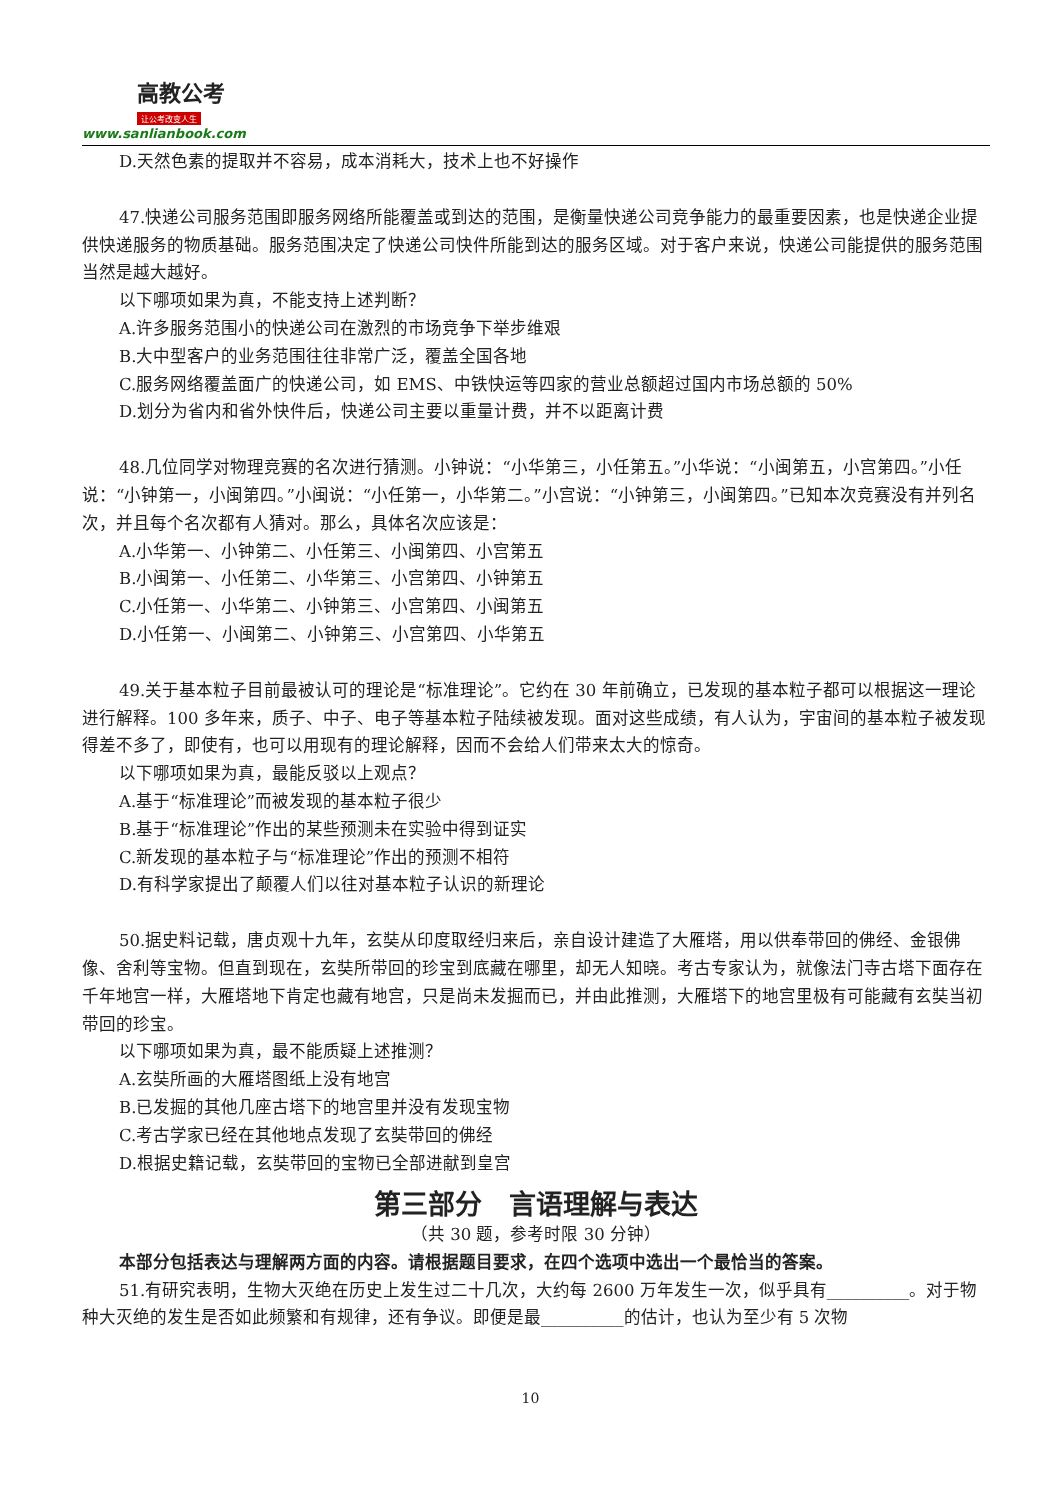高教公考
让公考改变人生
www.sanlianbook.com
D.天然色素的提取并不容易，成本消耗大，技术上也不好操作
47.快递公司服务范围即服务网络所能覆盖或到达的范围，是衡量快递公司竞争能力的最重要因素，也是快递企业提供快递服务的物质基础。服务范围决定了快递公司快件所能到达的服务区域。对于客户来说，快递公司能提供的服务范围当然是越大越好。
以下哪项如果为真，不能支持上述判断？
A.许多服务范围小的快递公司在激烈的市场竞争下举步维艰
B.大中型客户的业务范围往往非常广泛，覆盖全国各地
C.服务网络覆盖面广的快递公司，如 EMS、中铁快运等四家的营业总额超过国内市场总额的 50%
D.划分为省内和省外快件后，快递公司主要以重量计费，并不以距离计费
48.几位同学对物理竞赛的名次进行猜测。小钟说：“小华第三，小任第五。”小华说：“小闽第五，小宫第四。”小任说：“小钟第一，小闽第四。”小闽说：“小任第一，小华第二。”小宫说：“小钟第三，小闽第四。”已知本次竞赛没有并列名次，并且每个名次都有人猜对。那么，具体名次应该是：
A.小华第一、小钟第二、小任第三、小闽第四、小宫第五
B.小闽第一、小任第二、小华第三、小宫第四、小钟第五
C.小任第一、小华第二、小钟第三、小宫第四、小闽第五
D.小任第一、小闽第二、小钟第三、小宫第四、小华第五
49.关于基本粒子目前最被认可的理论是“标准理论”。它约在 30 年前确立，已发现的基本粒子都可以根据这一理论进行解释。100 多年来，质子、中子、电子等基本粒子陆续被发现。面对这些成绩，有人认为，宇宙间的基本粒子被发现得差不多了，即使有，也可以用现有的理论解释，因而不会给人们带来太大的惊奇。
以下哪项如果为真，最能反驳以上观点？
A.基于“标准理论”而被发现的基本粒子很少
B.基于“标准理论”作出的某些预测未在实验中得到证实
C.新发现的基本粒子与“标准理论”作出的预测不相符
D.有科学家提出了颠覆人们以往对基本粒子认识的新理论
50.据史料记载，唐贞观十九年，玄奘从印度取经归来后，亲自设计建造了大雁塔，用以供奉带回的佛经、金银佛像、舍利等宝物。但直到现在，玄奘所带回的珍宝到底藏在哪里，却无人知晓。考古专家认为，就像法门寺古塔下面存在千年地宫一样，大雁塔地下肯定也藏有地宫，只是尚未发掘而已，并由此推测，大雁塔下的地宫里极有可能藏有玄奘当初带回的珍宝。
以下哪项如果为真，最不能质疑上述推测？
A.玄奘所画的大雁塔图纸上没有地宫
B.已发掘的其他几座古塔下的地宫里并没有发现宝物
C.考古学家已经在其他地点发现了玄奘带回的佛经
D.根据史籍记载，玄奘带回的宝物已全部进献到皇宫
第三部分　言语理解与表达
（共 30 题，参考时限 30 分钟）
本部分包括表达与理解两方面的内容。请根据题目要求，在四个选项中选出一个最恰当的答案。
51.有研究表明，生物大灭绝在历史上发生过二十几次，大约每 2600 万年发生一次，似乎具有__________。对于物种大灭绝的发生是否如此频繁和有规律，还有争议。即便是最__________的估计，也认为至少有 5 次物
10